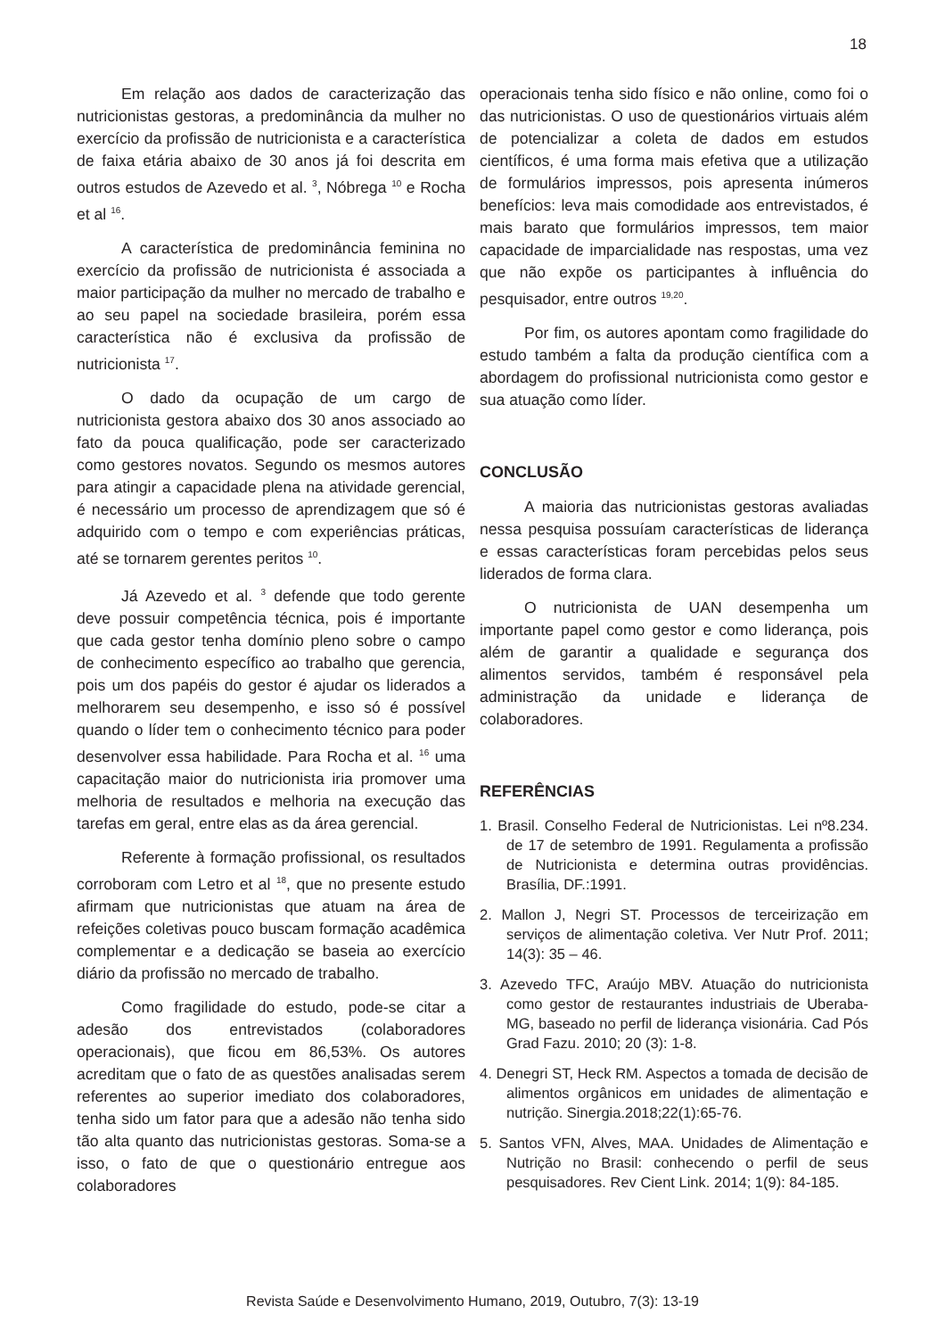18
Em relação aos dados de caracterização das nutricionistas gestoras, a predominância da mulher no exercício da profissão de nutricionista e a característica de faixa etária abaixo de 30 anos já foi descrita em outros estudos de Azevedo et al. <sup>3</sup>, Nóbrega <sup>10</sup> e Rocha et al <sup>16</sup>.
A característica de predominância feminina no exercício da profissão de nutricionista é associada a maior participação da mulher no mercado de trabalho e ao seu papel na sociedade brasileira, porém essa característica não é exclusiva da profissão de nutricionista <sup>17</sup>.
O dado da ocupação de um cargo de nutricionista gestora abaixo dos 30 anos associado ao fato da pouca qualificação, pode ser caracterizado como gestores novatos. Segundo os mesmos autores para atingir a capacidade plena na atividade gerencial, é necessário um processo de aprendizagem que só é adquirido com o tempo e com experiências práticas, até se tornarem gerentes peritos <sup>10</sup>.
Já Azevedo et al. <sup>3</sup> defende que todo gerente deve possuir competência técnica, pois é importante que cada gestor tenha domínio pleno sobre o campo de conhecimento específico ao trabalho que gerencia, pois um dos papéis do gestor é ajudar os liderados a melhorarem seu desempenho, e isso só é possível quando o líder tem o conhecimento técnico para poder desenvolver essa habilidade. Para Rocha et al. <sup>16</sup> uma capacitação maior do nutricionista iria promover uma melhoria de resultados e melhoria na execução das tarefas em geral, entre elas as da área gerencial.
Referente à formação profissional, os resultados corroboram com Letro et al <sup>18</sup>, que no presente estudo afirmam que nutricionistas que atuam na área de refeições coletivas pouco buscam formação acadêmica complementar e a dedicação se baseia ao exercício diário da profissão no mercado de trabalho.
Como fragilidade do estudo, pode-se citar a adesão dos entrevistados (colaboradores operacionais), que ficou em 86,53%. Os autores acreditam que o fato de as questões analisadas serem referentes ao superior imediato dos colaboradores, tenha sido um fator para que a adesão não tenha sido tão alta quanto das nutricionistas gestoras. Soma-se a isso, o fato de que o questionário entregue aos colaboradores
operacionais tenha sido físico e não online, como foi o das nutricionistas. O uso de questionários virtuais além de potencializar a coleta de dados em estudos científicos, é uma forma mais efetiva que a utilização de formulários impressos, pois apresenta inúmeros benefícios: leva mais comodidade aos entrevistados, é mais barato que formulários impressos, tem maior capacidade de imparcialidade nas respostas, uma vez que não expõe os participantes à influência do pesquisador, entre outros <sup>19,20</sup>.
Por fim, os autores apontam como fragilidade do estudo também a falta da produção científica com a abordagem do profissional nutricionista como gestor e sua atuação como líder.
CONCLUSÃO
A maioria das nutricionistas gestoras avaliadas nessa pesquisa possuíam características de liderança e essas características foram percebidas pelos seus liderados de forma clara.
O nutricionista de UAN desempenha um importante papel como gestor e como liderança, pois além de garantir a qualidade e segurança dos alimentos servidos, também é responsável pela administração da unidade e liderança de colaboradores.
REFERÊNCIAS
1. Brasil. Conselho Federal de Nutricionistas. Lei nº8.234. de 17 de setembro de 1991. Regulamenta a profissão de Nutricionista e determina outras providências. Brasília, DF.:1991.
2. Mallon J, Negri ST. Processos de terceirização em serviços de alimentação coletiva. Ver Nutr Prof. 2011; 14(3): 35 – 46.
3. Azevedo TFC, Araújo MBV. Atuação do nutricionista como gestor de restaurantes industriais de Uberaba-MG, baseado no perfil de liderança visionária. Cad Pós Grad Fazu. 2010; 20 (3): 1-8.
4. Denegri ST, Heck RM. Aspectos a tomada de decisão de alimentos orgânicos em unidades de alimentação e nutrição. Sinergia.2018;22(1):65-76.
5. Santos VFN, Alves, MAA. Unidades de Alimentação e Nutrição no Brasil: conhecendo o perfil de seus pesquisadores. Rev Cient Link. 2014; 1(9): 84-185.
Revista Saúde e Desenvolvimento Humano, 2019, Outubro, 7(3): 13-19